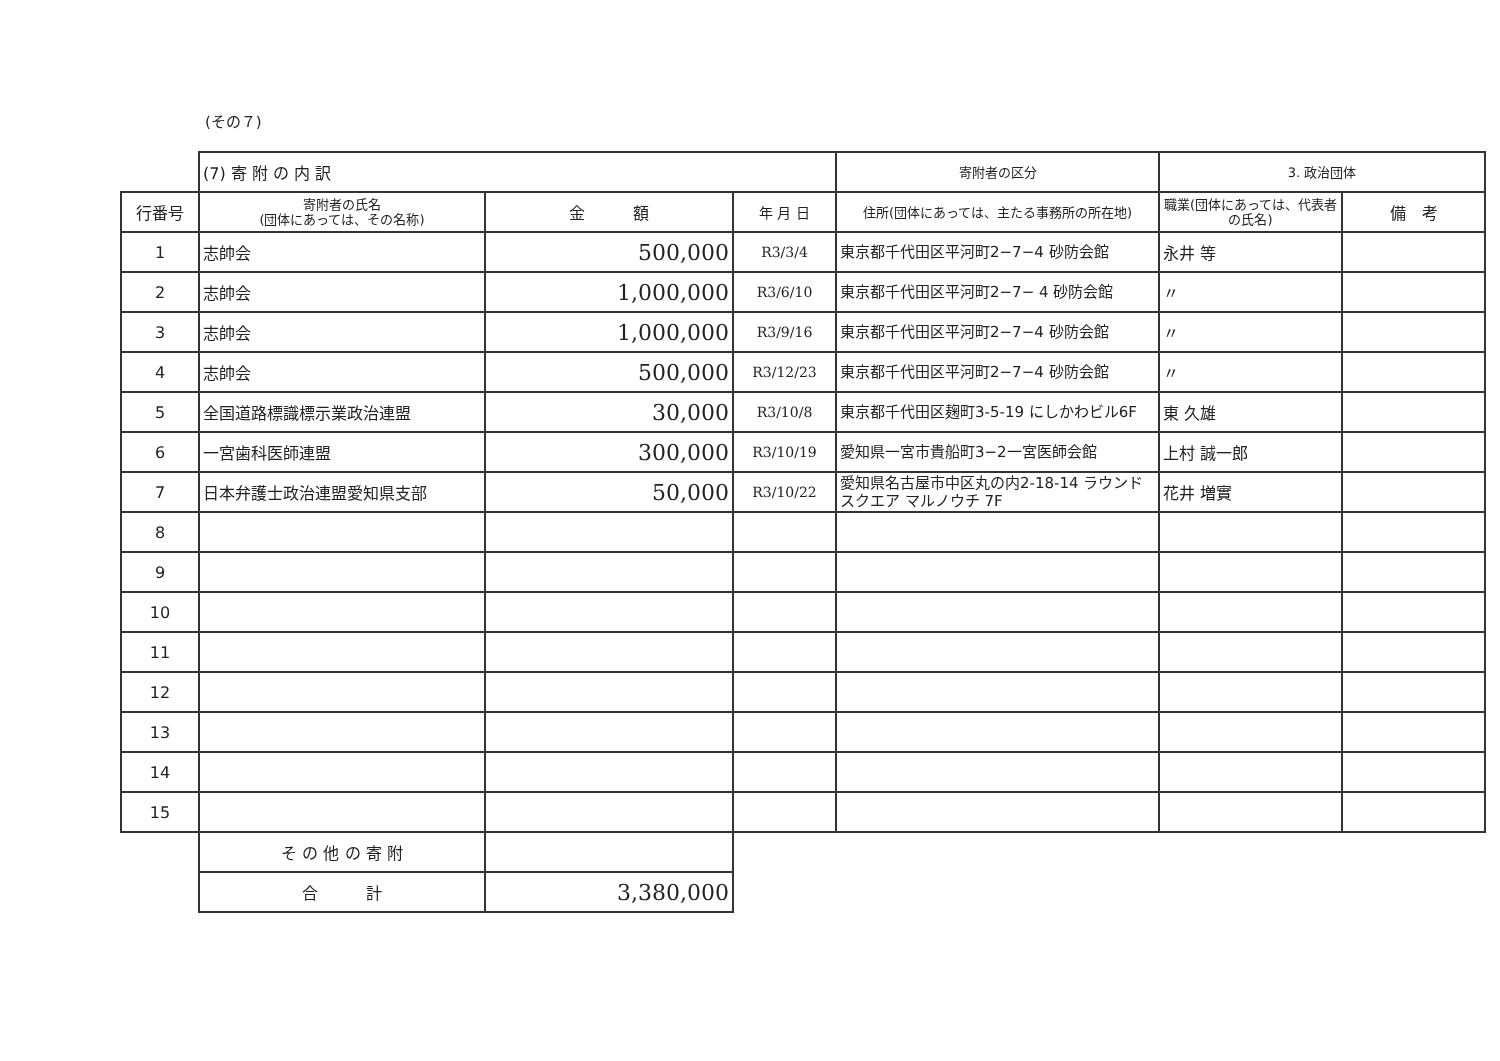(その７)
| | (7) 寄 附 の 内 訳 | | | 寄附者の区分 | 3. 政治団体 | |
| 行番号 | 寄附者の氏名 (団体にあっては、その名称) | 金 額 | 年 月 日 | 住所(団体にあっては、主たる事務所の所在地) | 職業(団体にあっては、代表者の氏名) | 備 考 |
| 1 | 志帥会 | 500,000 | R3/3/4 | 東京都千代田区平河町2−7−4 砂防会館 | 永井 等 | |
| 2 | 志帥会 | 1,000,000 | R3/6/10 | 東京都千代田区平河町2−7− 4 砂防会館 | 〃 | |
| 3 | 志帥会 | 1,000,000 | R3/9/16 | 東京都千代田区平河町2−7−4 砂防会館 | 〃 | |
| 4 | 志帥会 | 500,000 | R3/12/23 | 東京都千代田区平河町2−7−4 砂防会館 | 〃 | |
| 5 | 全国道路標識標示業政治連盟 | 30,000 | R3/10/8 | 東京都千代田区麹町3-5-19 にしかわビル6F | 東 久雄 | |
| 6 | 一宮歯科医師連盟 | 300,000 | R3/10/19 | 愛知県一宮市貴船町3−2一宮医師会館 | 上村 誠一郎 | |
| 7 | 日本弁護士政治連盟愛知県支部 | 50,000 | R3/10/22 | 愛知県名古屋市中区丸の内2-18-14 ラウンドスクエア マルノウチ 7F | 花井 増實 | |
| 8 | | | | | | |
| 9 | | | | | | |
| 10 | | | | | | |
| 11 | | | | | | |
| 12 | | | | | | |
| 13 | | | | | | |
| 14 | | | | | | |
| 15 | | | | | | |
| | そ の 他 の 寄 附 | | | | | |
| | 合 計 | 3,380,000 | | | | |